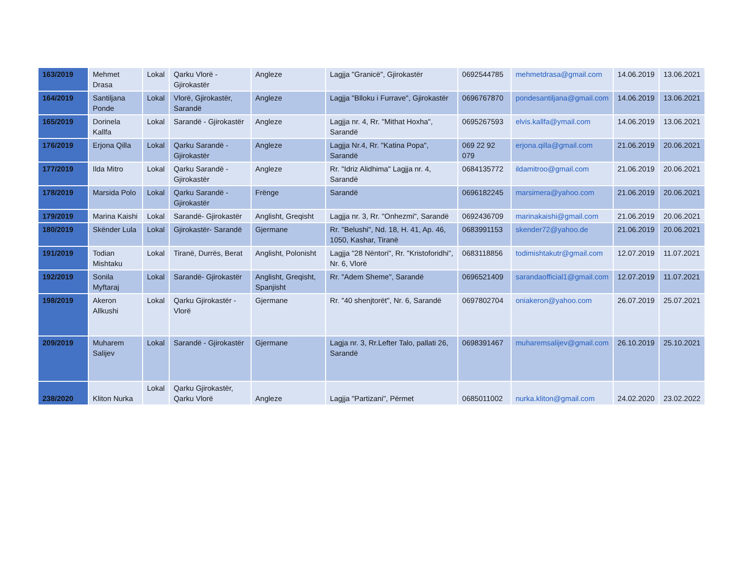| 163/2019 | Mehmet Drasa | Lokal | Qarku Vlorë - Gjirokastër | Angleze | Lagjja "Granicë", Gjirokastër | 0692544785 | mehmetdrasa@gmail.com | 14.06.2019 | 13.06.2021 |
| 164/2019 | Santiljana Ponde | Lokal | Vlorë, Gjirokastër, Sarandë | Angleze | Lagjja "Blloku i Furrave", Gjirokastër | 0696767870 | pondesantiljana@gmail.com | 14.06.2019 | 13.06.2021 |
| 165/2019 | Dorinela Kallfa | Lokal | Sarandë - Gjirokastër | Angleze | Lagjja nr. 4, Rr. "Mithat Hoxha", Sarandë | 0695267593 | elvis.kallfa@ymail.com | 14.06.2019 | 13.06.2021 |
| 176/2019 | Erjona Qilla | Lokal | Qarku Sarandë - Gjirokastër | Angleze | Lagjja Nr.4, Rr. "Katina Popa", Sarandë | 069 22 92 079 | erjona.qilla@gmail.com | 21.06.2019 | 20.06.2021 |
| 177/2019 | Ilda Mitro | Lokal | Qarku Sarandë - Gjirokastër | Angleze | Rr. "Idriz Alidhima" Lagjja nr. 4, Sarandë | 0684135772 | ildamitroo@gmail.com | 21.06.2019 | 20.06.2021 |
| 178/2019 | Marsida Polo | Lokal | Qarku Sarandë - Gjirokastër | Frënge | Sarandë | 0696182245 | marsimera@yahoo.com | 21.06.2019 | 20.06.2021 |
| 179/2019 | Marina Kaishi | Lokal | Sarandë- Gjirokastër | Anglisht, Greqisht | Lagjja nr. 3, Rr. "Onhezmi", Sarandë | 0692436709 | marinakaishi@gmail.com | 21.06.2019 | 20.06.2021 |
| 180/2019 | Skënder Lula | Lokal | Gjirokastër- Sarandë | Gjermane | Rr. "Belushi", Nd. 18, H. 41, Ap. 46, 1050, Kashar, Tiranë | 0683991153 | skender72@yahoo.de | 21.06.2019 | 20.06.2021 |
| 191/2019 | Todian Mishtaku | Lokal | Tiranë, Durrës, Berat | Anglisht, Polonisht | Lagjja "28 Nëntori", Rr. "Kristoforidhi", Nr. 6, Vlorë | 0683118856 | todimishtakutr@gmail.com | 12.07.2019 | 11.07.2021 |
| 192/2019 | Sonila Myftaraj | Lokal | Sarandë- Gjirokastër | Anglisht, Greqisht, Spanjisht | Rr. "Adem Sheme", Sarandë | 0696521409 | sarandaofficial1@gmail.com | 12.07.2019 | 11.07.2021 |
| 198/2019 | Akeron Allkushi | Lokal | Qarku Gjirokastër - Vlorë | Gjermane | Rr. "40 shenjtorët", Nr. 6, Sarandë | 0697802704 | oniakeron@yahoo.com | 26.07.2019 | 25.07.2021 |
| 209/2019 | Muharem Salijev | Lokal | Sarandë - Gjirokastër | Gjermane | Lagja nr. 3, Rr.Lefter Talo, pallati 26, Sarandë | 0698391467 | muharemsalijev@gmail.com | 26.10.2019 | 25.10.2021 |
| 238/2020 | Kliton Nurka | Lokal | Qarku Gjirokastër, Qarku Vlorë | Angleze | Lagjja "Partizani", Përmet | 0685011002 | nurka.kliton@gmail.com | 24.02.2020 | 23.02.2022 |